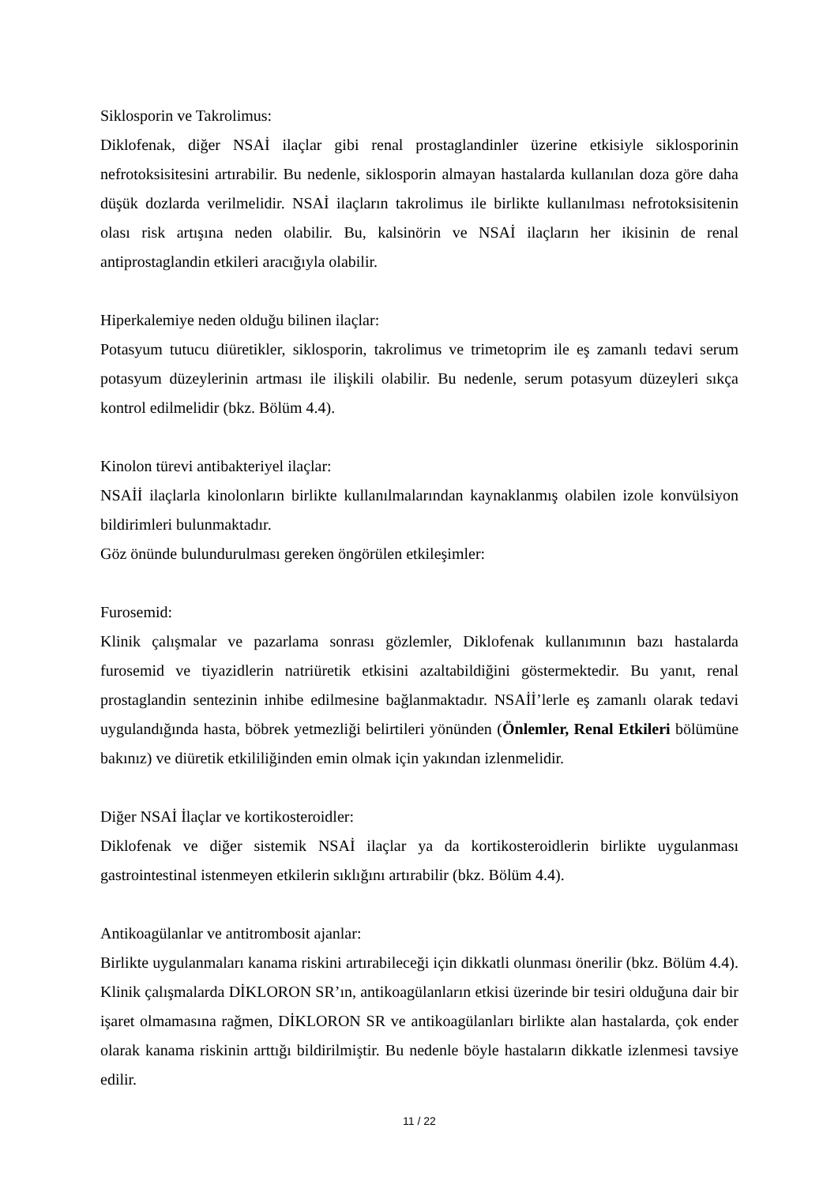Siklosporin ve Takrolimus:
Diklofenak, diğer NSAİ ilaçlar gibi renal prostaglandinler üzerine etkisiyle siklosporinin nefrotoksisitesini artırabilir. Bu nedenle, siklosporin almayan hastalarda kullanılan doza göre daha düşük dozlarda verilmelidir. NSAİ ilaçların takrolimus ile birlikte kullanılması nefrotoksisitenin olası risk artışına neden olabilir. Bu, kalsinörin ve NSAİ ilaçların her ikisinin de renal antiprostaglandin etkileri aracığıyla olabilir.
Hiperkalemiye neden olduğu bilinen ilaçlar:
Potasyum tutucu diüretikler, siklosporin, takrolimus ve trimetoprim ile eş zamanlı tedavi serum potasyum düzeylerinin artması ile ilişkili olabilir. Bu nedenle, serum potasyum düzeyleri sıkça kontrol edilmelidir (bkz. Bölüm 4.4).
Kinolon türevi antibakteriyel ilaçlar:
NSAİİ ilaçlarla kinolonların birlikte kullanılmalarından kaynaklanmış olabilen izole konvülsiyon bildirimleri bulunmaktadır.
Göz önünde bulundurulması gereken öngörülen etkileşimler:
Furosemid:
Klinik çalışmalar ve pazarlama sonrası gözlemler, Diklofenak kullanımının bazı hastalarda furosemid ve tiyazidlerin natriüretik etkisini azaltabildiğini göstermektedir. Bu yanıt, renal prostaglandin sentezinin inhibe edilmesine bağlanmaktadır. NSAİİ’lerle eş zamanlı olarak tedavi uygulandığında hasta, böbrek yetmezliği belirtileri yönünden (Önlemler, Renal Etkileri bölümüne bakınız) ve diüretik etkililiğinden emin olmak için yakından izlenmelidir.
Diğer NSAİ İlaçlar ve kortikosteroidler:
Diklofenak ve diğer sistemik NSAİ ilaçlar ya da kortikosteroidlerin birlikte uygulanması gastrointestinal istenmeyen etkilerin sıklığını artırabilir (bkz. Bölüm 4.4).
Antikoagülanlar ve antitrombosit ajanlar:
Birlikte uygulanmaları kanama riskini artırabileceği için dikkatli olunması önerilir (bkz. Bölüm 4.4). Klinik çalışmalarda DİKLORON SR’ın, antikoagülanların etkisi üzerinde bir tesiri olduğuna dair bir işaret olmamasına rağmen, DİKLORON SR ve antikoagülanları birlikte alan hastalarda, çok ender olarak kanama riskinin arttığı bildirilmiştir. Bu nedenle böyle hastaların dikkatle izlenmesi tavsiye edilir.
11 / 22